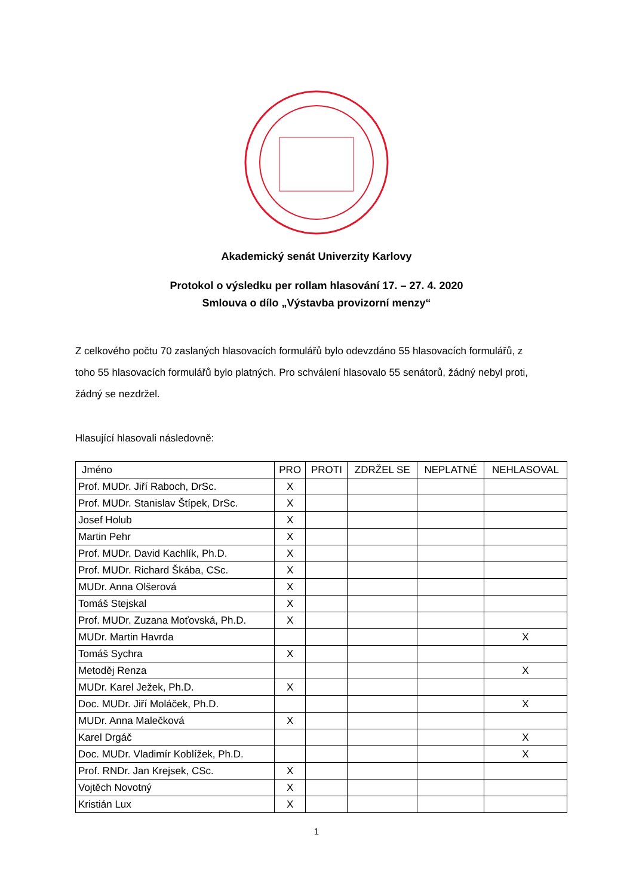Akademický senát Univerzity Karlovy
Protokol o výsledku per rollam hlasování 17. – 27. 4. 2020
Smlouva o dílo „Výstavba provizorní menzy“
Z celkového počtu 70 zaslaných hlasovacích formulářů bylo odevzdáno 55 hlasovacích formulářů, z toho 55 hlasovacích formulářů bylo platných. Pro schválení hlasovalo 55 senátorů, žádný nebyl proti, žádný se nezdržel.
Hlasující hlasovali následovně:
| Jméno | PRO | PROTI | ZDRŽEL SE | NEPLATNÉ | NEHLASOVAL |
| --- | --- | --- | --- | --- | --- |
| Prof. MUDr. Jiří Raboch, DrSc. | X | | | | |
| Prof. MUDr. Stanislav Štípek, DrSc. | X | | | | |
| Josef Holub | X | | | | |
| Martin Pehr | X | | | | |
| Prof. MUDr. David Kachlík, Ph.D. | X | | | | |
| Prof. MUDr. Richard Škába, CSc. | X | | | | |
| MUDr. Anna Olšerová | X | | | | |
| Tomáš Stejskal | X | | | | |
| Prof. MUDr. Zuzana Moťovská, Ph.D. | X | | | | |
| MUDr. Martin Havrda | | | | | X |
| Tomáš Sychra | X | | | | |
| Metoděj Renza | | | | | X |
| MUDr. Karel Ježek, Ph.D. | X | | | | |
| Doc. MUDr. Jiří Moláček, Ph.D. | | | | | X |
| MUDr. Anna Malečková | X | | | | |
| Karel Drgáč | | | | | X |
| Doc. MUDr. Vladimír Koblížek, Ph.D. | | | | | X |
| Prof. RNDr. Jan Krejsek, CSc. | X | | | | |
| Vojtěch Novotný | X | | | | |
| Kristián Lux | X | | | | |
1